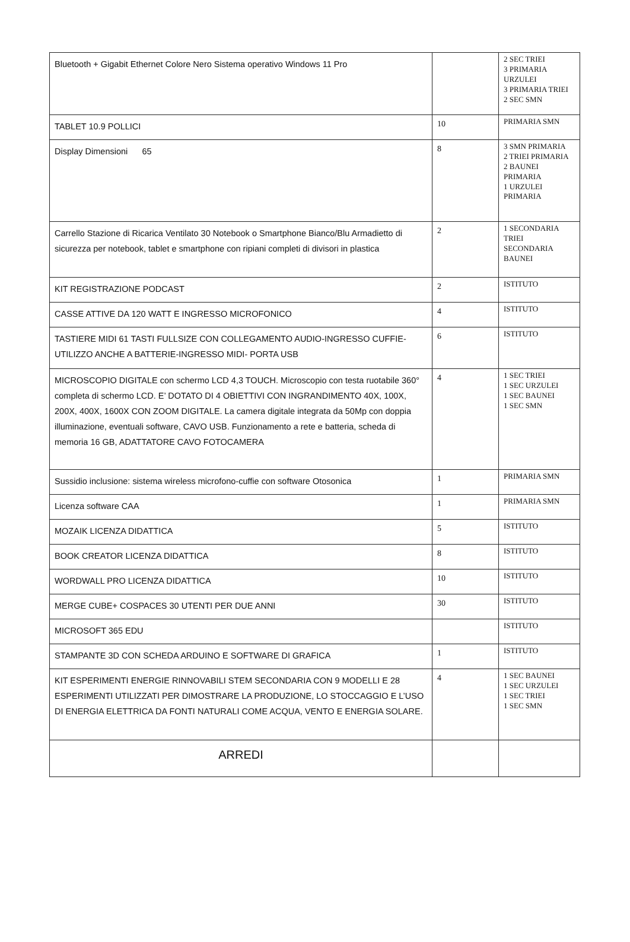| Bluetooth + Gigabit Ethernet Colore Nero Sistema operativo Windows 11 Pro | | 2 SEC TRIEI 3 PRIMARIA URZULEI 3 PRIMARIA TRIEI 2 SEC SMN |
| TABLET 10.9 POLLICI | 10 | PRIMARIA SMN |
| Display Dimensioni 65 | 8 | 3 SMN PRIMARIA 2 TRIEI PRIMARIA 2 BAUNEI PRIMARIA 1 URZULEI PRIMARIA |
| Carrello Stazione di Ricarica Ventilato 30 Notebook o Smartphone Bianco/Blu Armadietto di sicurezza per notebook, tablet e smartphone con ripiani completi di divisori in plastica | 2 | 1 SECONDARIA TRIEI SECONDARIA BAUNEI |
| KIT REGISTRAZIONE PODCAST | 2 | ISTITUTO |
| CASSE ATTIVE DA 120 WATT E INGRESSO MICROFONICO | 4 | ISTITUTO |
| TASTIERE MIDI 61 TASTI FULLSIZE CON COLLEGAMENTO AUDIO-INGRESSO CUFFIE-UTILIZZO ANCHE A BATTERIE-INGRESSO MIDI- PORTA USB | 6 | ISTITUTO |
| MICROSCOPIO DIGITALE con schermo LCD 4,3 TOUCH. Microscopio con testa ruotabile 360° completa di schermo LCD. E’ DOTATO DI 4 OBIETTIVI CON INGRANDIMENTO 40X, 100X, 200X, 400X, 1600X CON ZOOM DIGITALE. La camera digitale integrata da 50Mp con doppia illuminazione, eventuali software, CAVO USB. Funzionamento a rete e batteria, scheda di memoria 16 GB, ADATTATORE CAVO FOTOCAMERA | 4 | 1 SEC TRIEI 1 SEC URZULEI 1 SEC BAUNEI 1 SEC SMN |
| Sussidio inclusione: sistema wireless microfono-cuffie con software Otosonica | 1 | PRIMARIA SMN |
| Licenza software CAA | 1 | PRIMARIA SMN |
| MOZAIK LICENZA DIDATTICA | 5 | ISTITUTO |
| BOOK CREATOR LICENZA DIDATTICA | 8 | ISTITUTO |
| WORDWALL PRO LICENZA DIDATTICA | 10 | ISTITUTO |
| MERGE CUBE+ COSPACES 30 UTENTI PER DUE ANNI | 30 | ISTITUTO |
| MICROSOFT 365 EDU | | ISTITUTO |
| STAMPANTE 3D CON SCHEDA ARDUINO E SOFTWARE DI GRAFICA | 1 | ISTITUTO |
| KIT ESPERIMENTI ENERGIE RINNOVABILI STEM SECONDARIA CON 9 MODELLI E 28 ESPERIMENTI UTILIZZATI PER DIMOSTRARE LA PRODUZIONE, LO STOCCAGGIO E L’USO DI ENERGIA ELETTRICA DA FONTI NATURALI COME ACQUA, VENTO E ENERGIA SOLARE. | 4 | 1 SEC BAUNEI 1 SEC URZULEI 1 SEC TRIEI 1 SEC SMN |
| ARREDI | | |